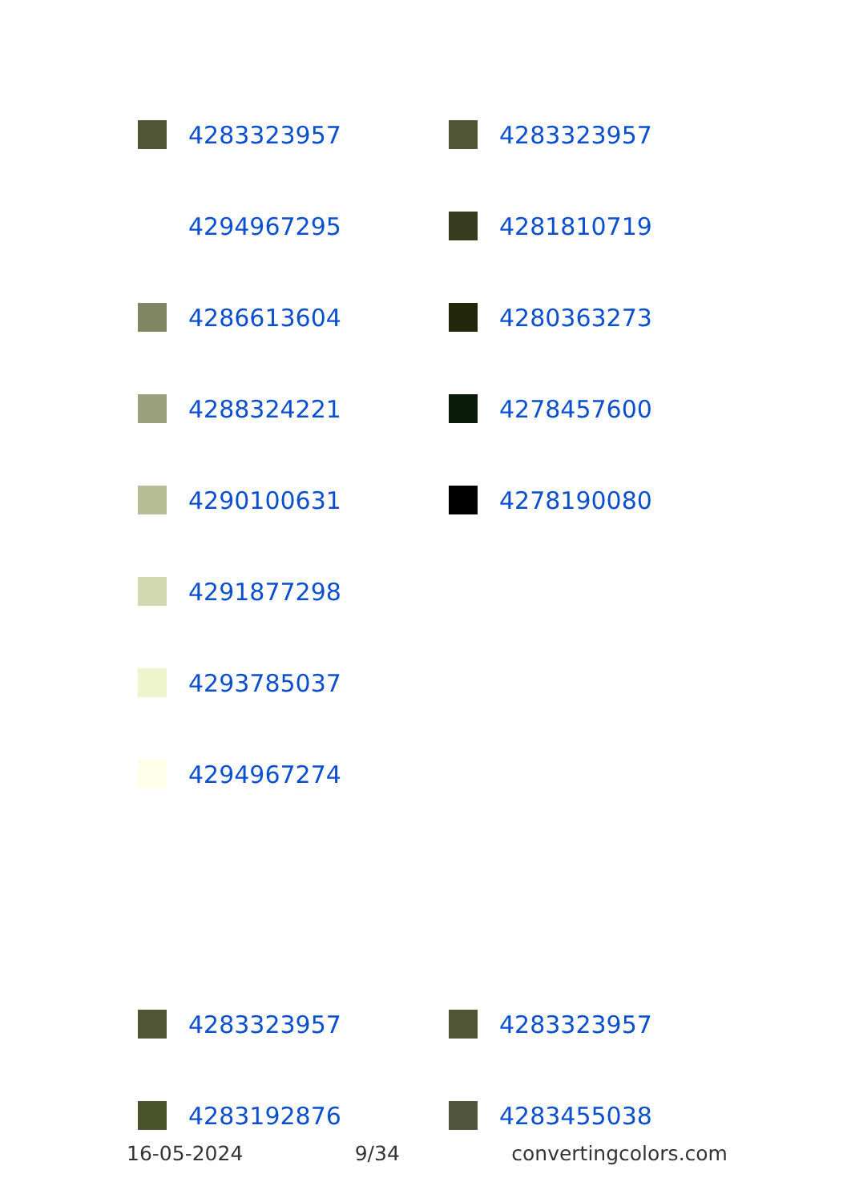4283323957 4283323957
4294967295 4281810719
4286613604 4280363273
4288324221 4278457600
4290100631 4278190080
4291877298
4293785037
4294967274
4283323957 4283323957
4283192876 4283455038
16-05-2024 9/34 convertingcolors.com